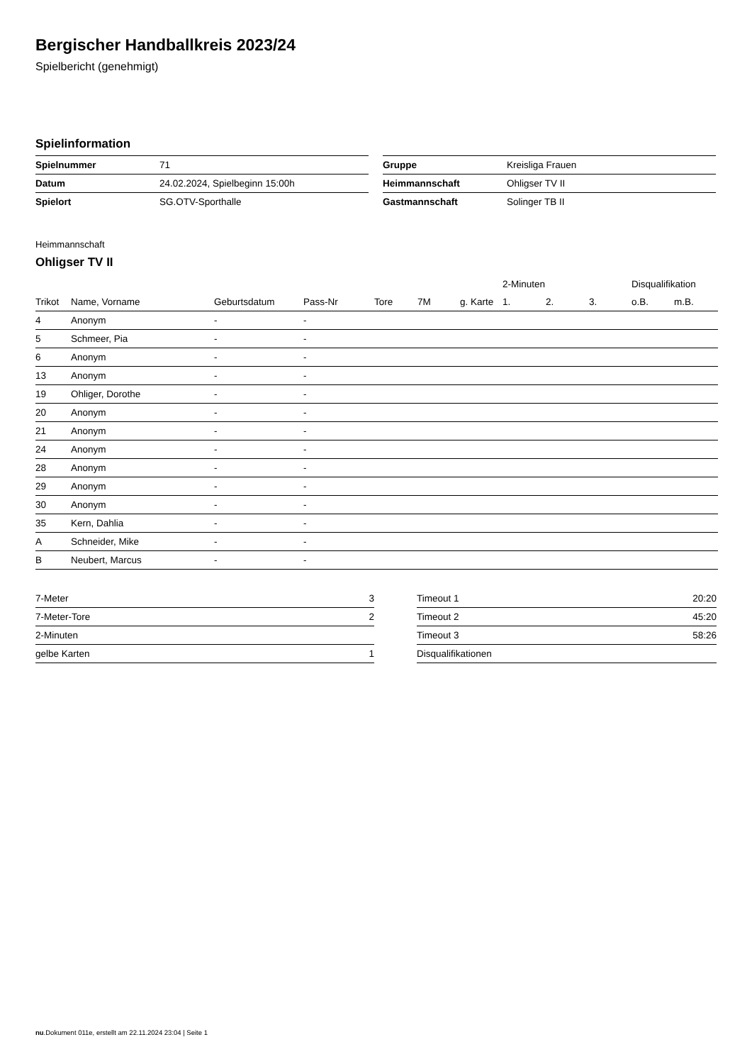Bergischer Handballkreis 2023/24
Spielbericht (genehmigt)
Spielinformation
| Spielnummer | 71 |
| Datum | 24.02.2024, Spielbeginn 15:00h |
| Spielort | SG.OTV-Sporthalle |
| Gruppe | Kreisliga Frauen |
| Heimmannschaft | Ohligser TV II |
| Gastmannschaft | Solinger TB II |
Heimmannschaft
Ohligser TV II
| | | | | | | | 2-Minuten | | | Disqualifikation | |
| --- | --- | --- | --- | --- | --- | --- | --- | --- | --- | --- | --- |
| Trikot | Name, Vorname | Geburtsdatum | Pass-Nr | Tore | 7M | g. Karte | 1. | 2. | 3. | o.B. | m.B. |
| 4 | Anonym | - | - | | | | | | | | |
| 5 | Schmeer, Pia | - | - | | | | | | | | |
| 6 | Anonym | - | - | | | | | | | | |
| 13 | Anonym | - | - | | | | | | | | |
| 19 | Ohliger, Dorothe | - | - | | | | | | | | |
| 20 | Anonym | - | - | | | | | | | | |
| 21 | Anonym | - | - | | | | | | | | |
| 24 | Anonym | - | - | | | | | | | | |
| 28 | Anonym | - | - | | | | | | | | |
| 29 | Anonym | - | - | | | | | | | | |
| 30 | Anonym | - | - | | | | | | | | |
| 35 | Kern, Dahlia | - | - | | | | | | | | |
| A | Schneider, Mike | - | - | | | | | | | | |
| B | Neubert, Marcus | - | - | | | | | | | | |
| 7-Meter | 3 |
| 7-Meter-Tore | 2 |
| 2-Minuten | |
| gelbe Karten | 1 |
| Timeout 1 | 20:20 |
| Timeout 2 | 45:20 |
| Timeout 3 | 58:26 |
| Disqualifikationen | |
nu.Dokument 011e, erstellt am 22.11.2024 23:04 | Seite 1